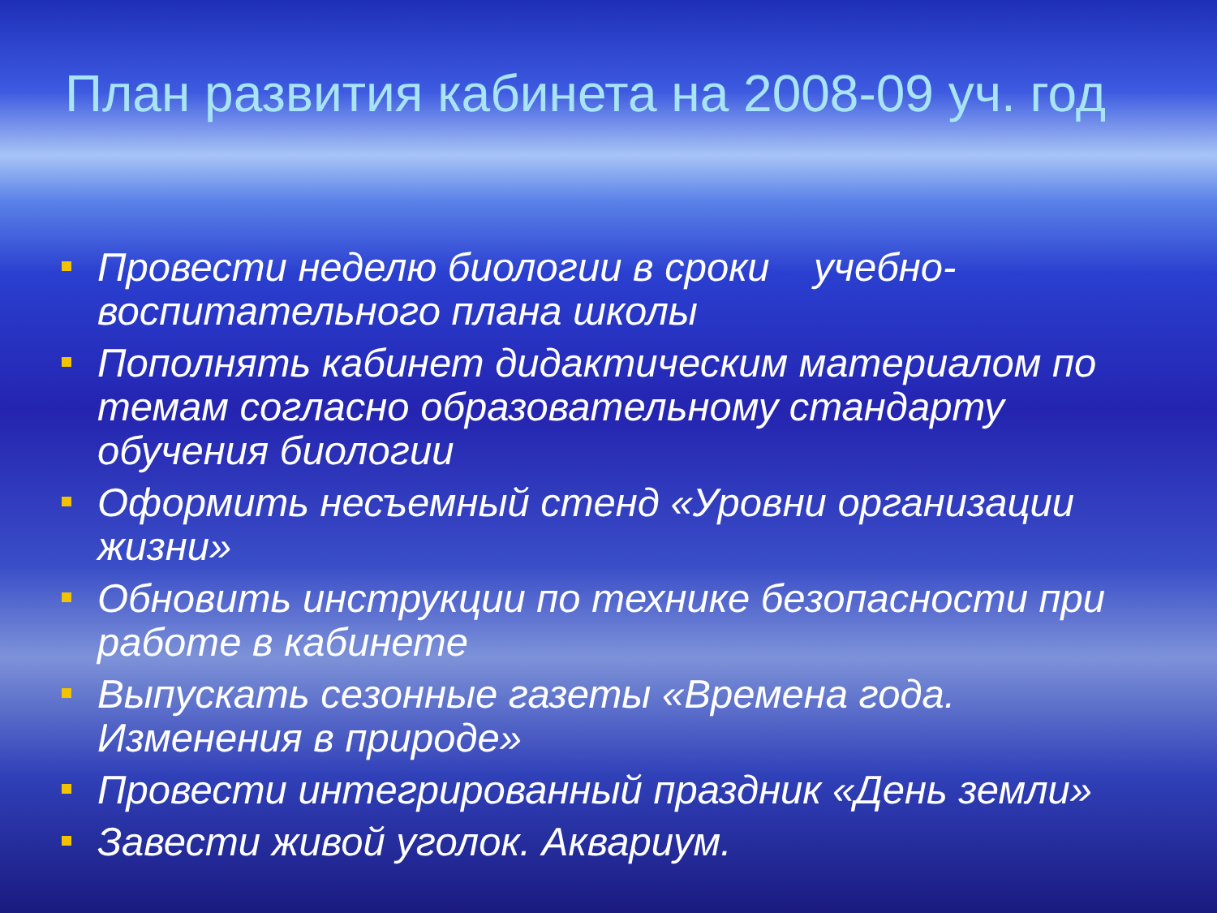План развития кабинета на 2008-09 уч. год
Провести неделю биологии в сроки учебно-воспитательного плана школы
Пополнять кабинет дидактическим материалом по темам согласно образовательному стандарту обучения биологии
Оформить несъемный стенд «Уровни организации жизни»
Обновить инструкции по технике безопасности при работе в кабинете
Выпускать сезонные газеты «Времена года. Изменения в природе»
Провести интегрированный праздник «День земли»
Завести живой уголок. Аквариум.